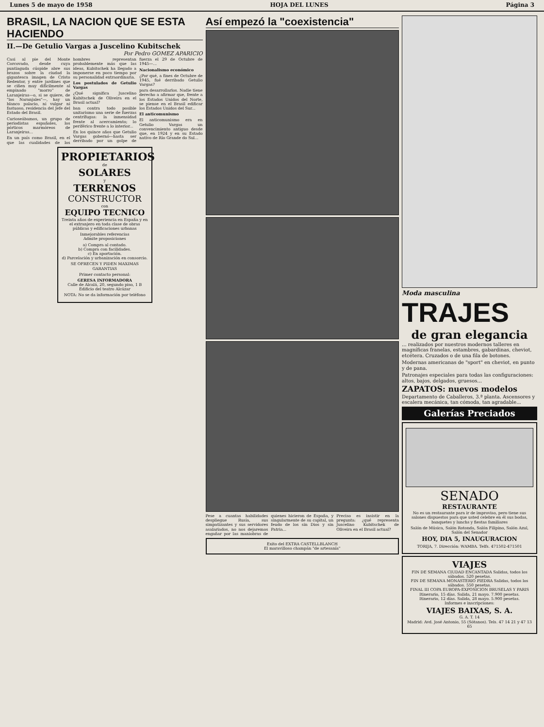Lunes 5 de mayo de 1958 HOJA DEL LUNES Página 3
BRASIL, LA NACION QUE SE ESTA HACIENDO
II.—De Getulio Vargas a Juscelino Kubitschek
Por Pedro GOMEZ APARICIO
Casi al pie del Monte Corcovado, desde cuya puntiaguda cúspide abre sus brazos sobre la ciudad la gigantesca imagen de Cristo Redentor, y entre jardines que se ciñen muy difícilmente al empinado "morro" de Laranjeiras—o, si se quiere, de "los Naranjales"—, hay un blanco palacio, ni vulgar ni fastuoso, residencia del Jefe del Estado del Brasil.
Curioseábamos, un grupo de periodistas españoles, los pórticos marmóreos de Laranjeiras...
En un país como Brasil, en el que las cualidades de los hombres representan probablemente más que las ideas, Kubitschek ha llegado a imponerse en poco tiempo por su personalidad extraordinaria.
Los postulados de Getulio Vargas
¿Qué significa Juscelino Kubitschek de Oliveira en el Brasil actual?
ban contra todo posible unitarismo una serie de fuerzas centrífugas: la inmensidad frente al acercamiento; lo periférico frente a lo interior...
En los quince años que Getulio Vargas gobernó—hasta ser derribado por un golpe de fuerza el 29 de Octubre de 1945—...
Nacionalismo económico
¿Por qué, a fines de Octubre de 1945, fué derribado Getulio Vargas?
para desarrollarlos. Nadie tiene derecho a afirmar que, frente a los Estados Unidos del Norte, se piense en el Brasil edificar los Estados Unidos del Sur...
El anticomunismo
El anticomunismo era en Getulio Vargas un convencimiento antiguo desde que, en 1924 y en su Estado nativo de Río Grande do Sul...
PROPIETARIOS
de
SOLARES
y
TERRENOS
CONSTRUCTOR
con
EQUIPO TECNICO
Treinta años de experiencia en España y en el extranjero en toda clase de obras públicas y edificaciones urbanas
Inmejorables referencias
Admite proposiciones
a) Compra al contado.
b) Compra con facilidades.
c) En aportación.
d) Parcelación y urbanización en consorcio.
SE OFRECEN Y PIDEN MAXIMAS GARANTIAS
Primer contacto personal:
GERESA INFORMADORA
Calle de Alcalá, 20, segundo piso, 1 B
Edificio del teatro Alcázar
NOTA: No se da información por teléfono
Así empezó la "coexistencia"
Pese a cuantas habilidades despliegue Rusia, sus simpatizantes y sus servidores asalariados, no nos dejaremos engañar por las maniobras de quienes hicieron de España, y singularmente de su capital, un feudo de los sin Dios y sin Patria...
Preciso es insistir en la pregunta: ¿qué representa Juscelino Kubitschek de Oliveira en el Brasil actual?
Exito del EXTRA CASTELLBLANCH
El maravilloso champán "de artesanía"
Moda masculina
TRAJES
de gran elegancia
... realizados por nuestros modernos talleres en magníficas franelas, estambres, gabardinas, cheviot, etcétera. Cruzados o de una fila de botones.
Modernas americanas de "sport" en cheviot, en punto y de pana.
Patronajes especiales para todas las configuraciones: altos, bajos, delgados, gruesos...
ZAPATOS: nuevos modelos
Departamento de Caballeros, 3.ª planta. Ascensores y escalera mecánica, tan cómoda, tan agradable...
Galerías Preciados
SENADO
RESTAURANTE
No es un restaurante para ir de improviso, pero tiene sus salones dispuestos para que usted celebre en él sus bodas, banquetes y lunchs y fiestas familiares
Salón de Música, Salón Rotonda, Salón Filipino, Salón Azul, Salón del Senador
HOY, DIA 5, INAUGURACION
TORIJA, 7. Dirección: WAMBA. Telfs. 471502-471501
VIAJES
FIN DE SEMANA CIUDAD ENCANTADA Salidas, todos los sábados. 520 pesetas.
FIN DE SEMANA MONASTERIO PIEDRA Salidas, todos los sábados. 550 pesetas.
FINAL III COPA EUROPA-EXPOSICION BRUSELAS Y PARIS
Itinerario, 15 días. Salida, 21 mayo. 7.900 pesetas.
Itinerario, 12 días. Salida, 28 mayo. 5.900 pesetas.
Informes e inscripciones:
VIAJES BAIXAS, S. A.
G. A. T. 14
Madrid: Avd. José Antonio, 55 (Sótanos). Tels. 47 14 21 y 47 13 65